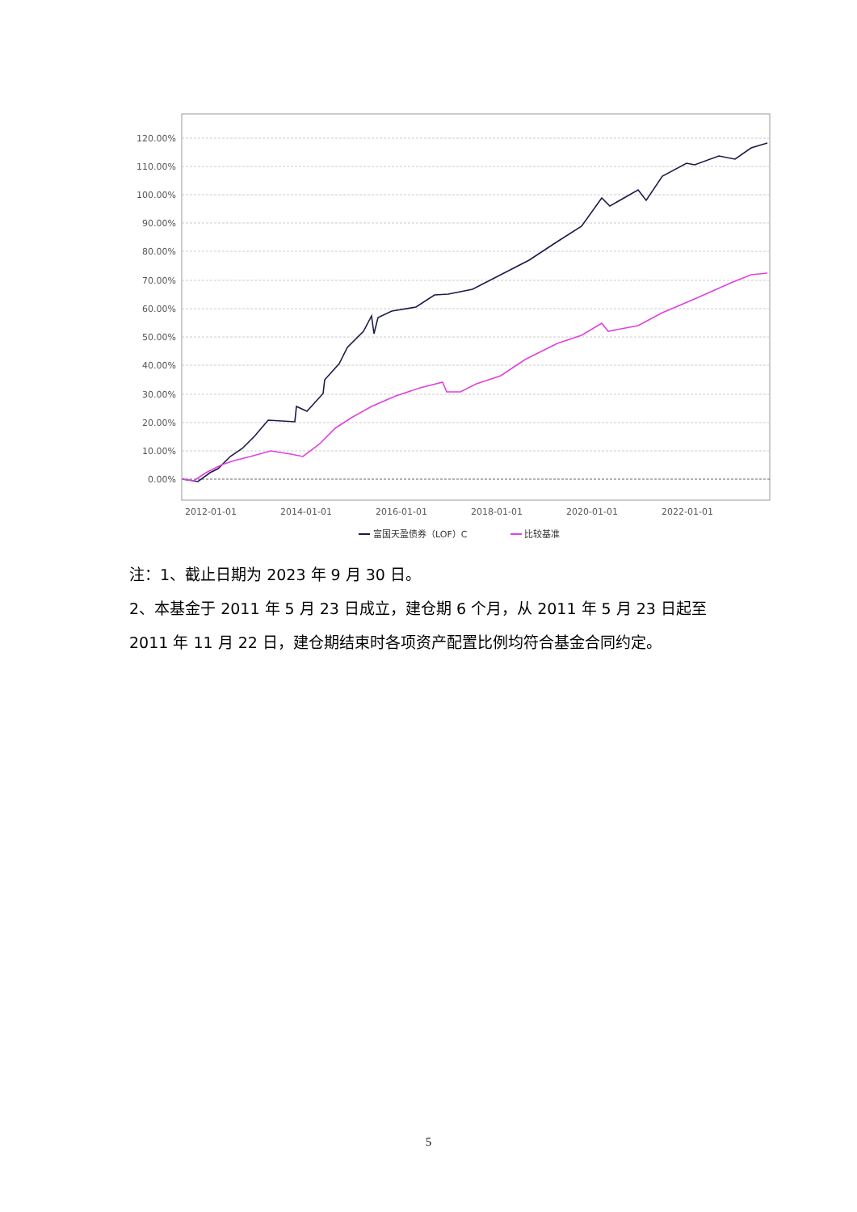120.00%
110.00%
100.00%
90.00%
80.00%
70.00%
60.00%
50.00%
40.00%
30.00%
20.00%
10.00%
0.00%
2012-01-01
2014-01-01
2016-01-01
2018-01-01
2020-01-01
2022-01-01
富国天盈债券（LOF）C
比较基准
注：1、截止日期为 2023 年 9 月 30 日。
2、本基金于 2011 年 5 月 23 日成立，建仓期 6 个月，从 2011 年 5 月 23 日起至 2011 年 11 月 22 日，建仓期结束时各项资产配置比例均符合基金合同约定。
5